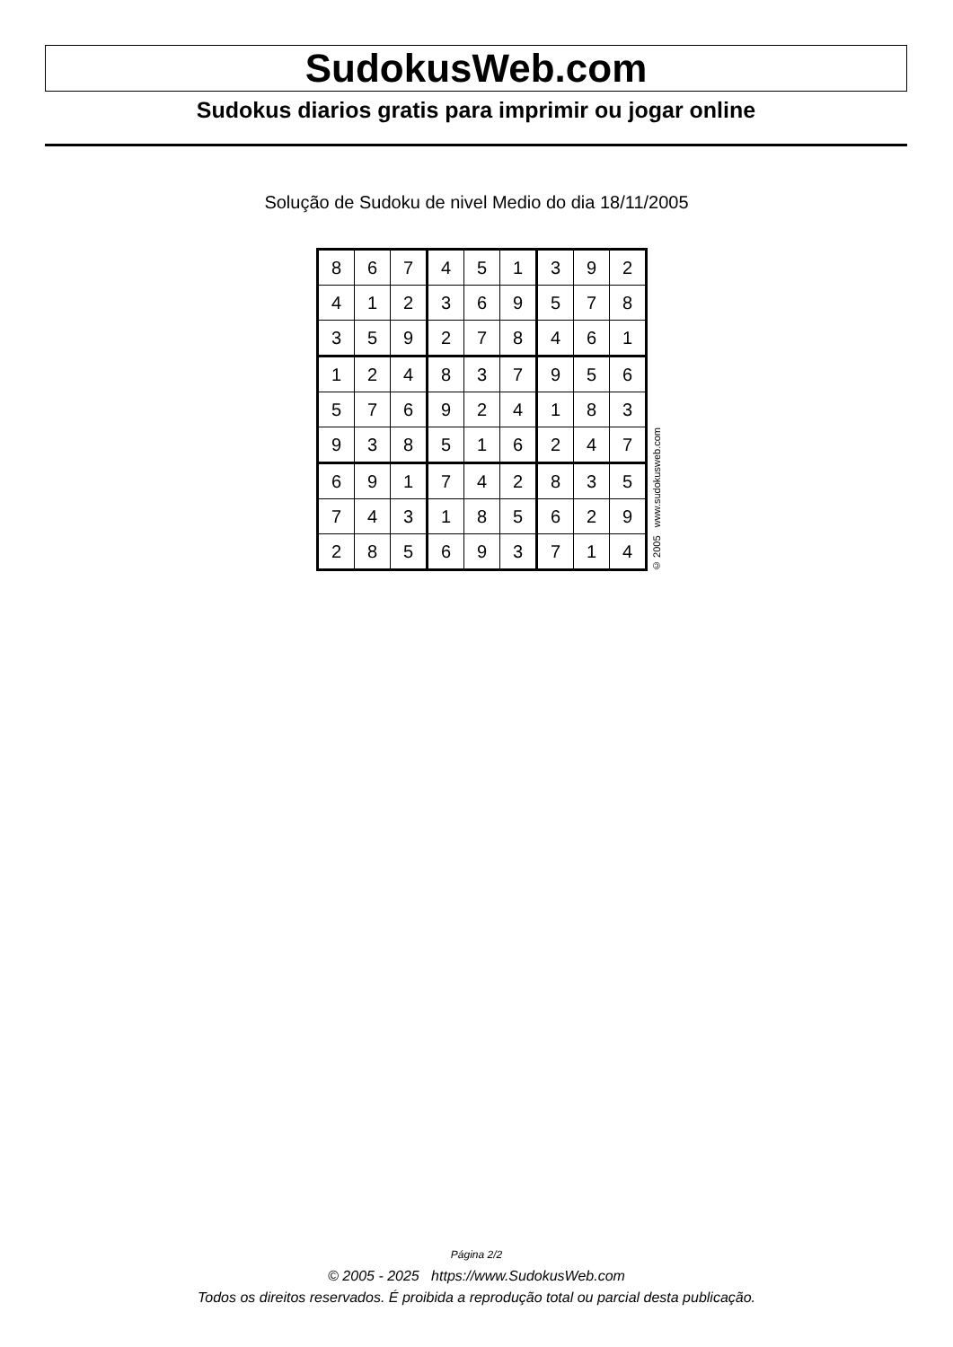SudokusWeb.com
Sudokus diarios gratis para imprimir ou jogar online
Solução de Sudoku de nivel Medio do dia 18/11/2005
| 8 | 6 | 7 | 4 | 5 | 1 | 3 | 9 | 2 |
| 4 | 1 | 2 | 3 | 6 | 9 | 5 | 7 | 8 |
| 3 | 5 | 9 | 2 | 7 | 8 | 4 | 6 | 1 |
| 1 | 2 | 4 | 8 | 3 | 7 | 9 | 5 | 6 |
| 5 | 7 | 6 | 9 | 2 | 4 | 1 | 8 | 3 |
| 9 | 3 | 8 | 5 | 1 | 6 | 2 | 4 | 7 |
| 6 | 9 | 1 | 7 | 4 | 2 | 8 | 3 | 5 |
| 7 | 4 | 3 | 1 | 8 | 5 | 6 | 2 | 9 |
| 2 | 8 | 5 | 6 | 9 | 3 | 7 | 1 | 4 |
© 2005 www.sudokusweb.com
Página 2/2
© 2005 - 2025 https://www.SudokusWeb.com
Todos os direitos reservados. É proibida a reprodução total ou parcial desta publicação.